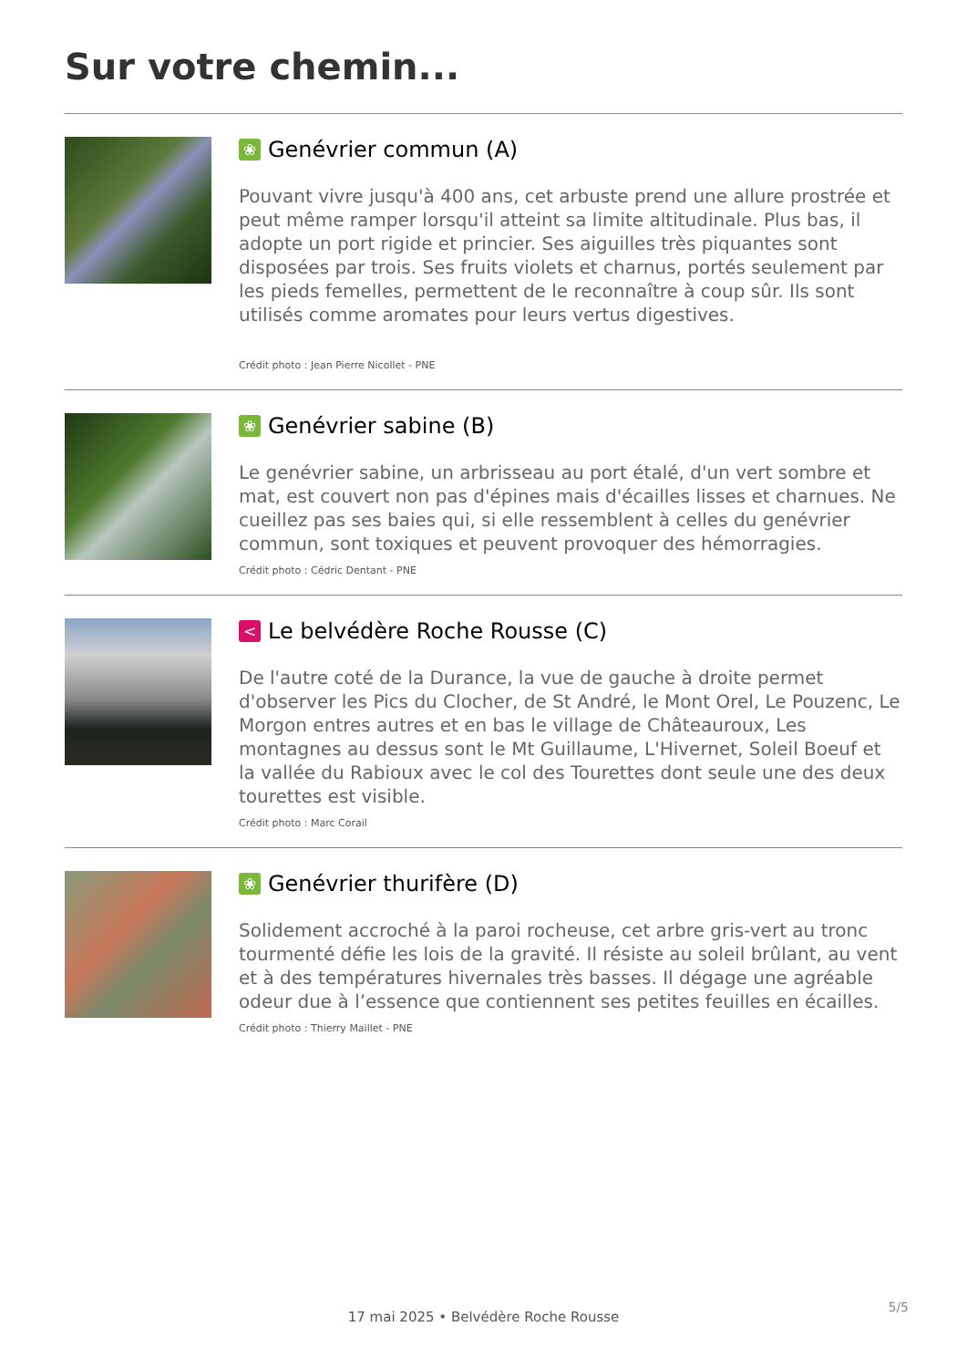Sur votre chemin...
❀ Genévrier commun (A)
Pouvant vivre jusqu'à 400 ans, cet arbuste prend une allure prostrée et peut même ramper lorsqu'il atteint sa limite altitudinale. Plus bas, il adopte un port rigide et princier. Ses aiguilles très piquantes sont disposées par trois. Ses fruits violets et charnus, portés seulement par les pieds femelles, permettent de le reconnaître à coup sûr. Ils sont utilisés comme aromates pour leurs vertus digestives.
Crédit photo : Jean Pierre Nicollet - PNE
❀ Genévrier sabine (B)
Le genévrier sabine, un arbrisseau au port étalé, d'un vert sombre et mat, est couvert non pas d'épines mais d'écailles lisses et charnues. Ne cueillez pas ses baies qui, si elle ressemblent à celles du genévrier commun, sont toxiques et peuvent provoquer des hémorragies.
Crédit photo : Cédric Dentant - PNE
< Le belvédère Roche Rousse (C)
De l'autre coté de la Durance, la vue de gauche à droite permet d'observer les Pics du Clocher, de St André, le Mont Orel, Le Pouzenc, Le Morgon entres autres et en bas le village de Châteauroux, Les montagnes au dessus sont le Mt Guillaume, L'Hivernet, Soleil Boeuf et la vallée du Rabioux avec le col des Tourettes dont seule une des deux tourettes est visible.
Crédit photo : Marc Corail
❀ Genévrier thurifère (D)
Solidement accroché à la paroi rocheuse, cet arbre gris-vert au tronc tourmenté défie les lois de la gravité. Il résiste au soleil brûlant, au vent et à des températures hivernales très basses. Il dégage une agréable odeur due à l’essence que contiennent ses petites feuilles en écailles.
Crédit photo : Thierry Maillet - PNE
5/5
17 mai 2025 • Belvédère Roche Rousse